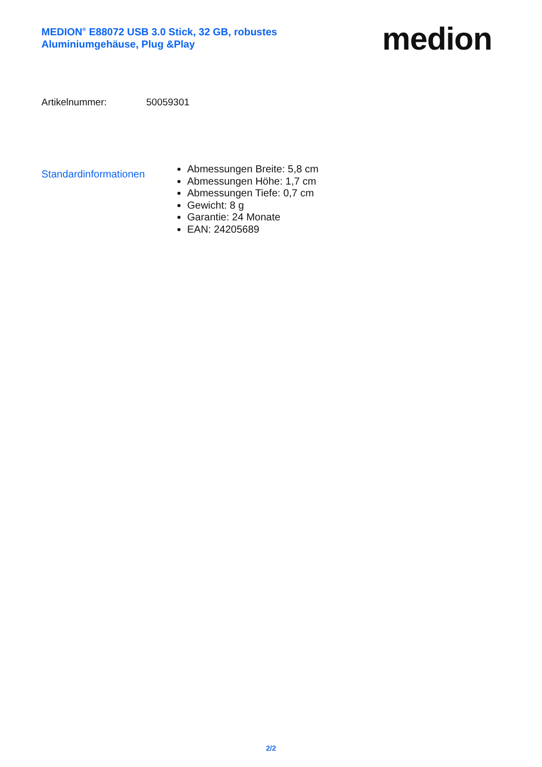MEDION<sup>®</sup> E88072 USB 3.0 Stick, 32 GB, robustes Aluminiumgehäuse, Plug &Play
medion
Artikelnummer: 50059301
Standardinformationen
Abmessungen Breite: 5,8 cm
Abmessungen Höhe: 1,7 cm
Abmessungen Tiefe: 0,7 cm
Gewicht: 8 g
Garantie: 24 Monate
EAN: 24205689
2/2